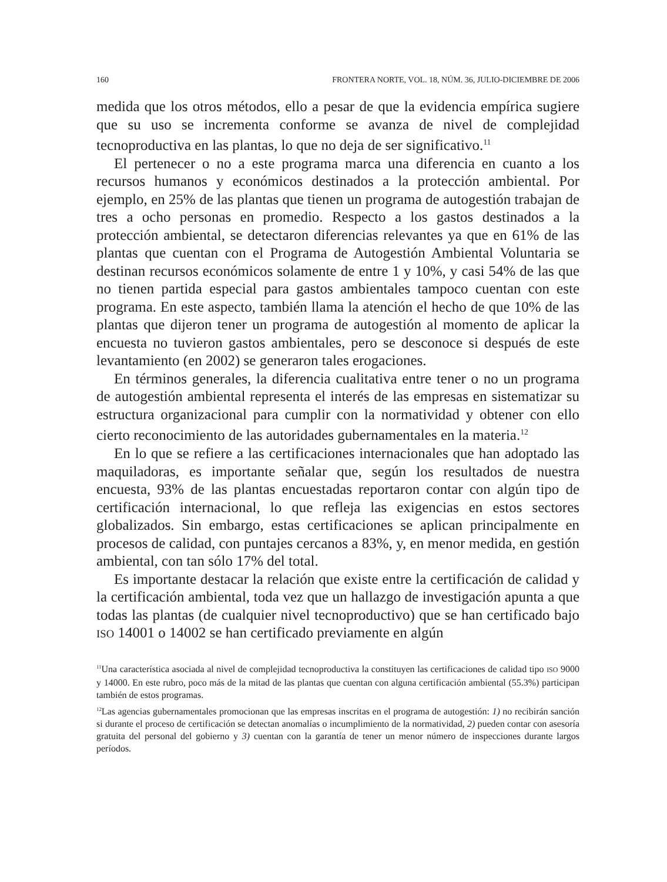160 FRONTERA NORTE, VOL. 18, NÚM. 36, JULIO-DICIEMBRE DE 2006
medida que los otros métodos, ello a pesar de que la evidencia empírica sugiere que su uso se incrementa conforme se avanza de nivel de complejidad tecnoproductiva en las plantas, lo que no deja de ser significativo.<sup>11</sup>
El pertenecer o no a este programa marca una diferencia en cuanto a los recursos humanos y económicos destinados a la protección ambiental. Por ejemplo, en 25% de las plantas que tienen un programa de autogestión trabajan de tres a ocho personas en promedio. Respecto a los gastos destinados a la protección ambiental, se detectaron diferencias relevantes ya que en 61% de las plantas que cuentan con el Programa de Autogestión Ambiental Voluntaria se destinan recursos económicos solamente de entre 1 y 10%, y casi 54% de las que no tienen partida especial para gastos ambientales tampoco cuentan con este programa. En este aspecto, también llama la atención el hecho de que 10% de las plantas que dijeron tener un programa de autogestión al momento de aplicar la encuesta no tuvieron gastos ambientales, pero se desconoce si después de este levantamiento (en 2002) se generaron tales erogaciones.
En términos generales, la diferencia cualitativa entre tener o no un programa de autogestión ambiental representa el interés de las empresas en sistematizar su estructura organizacional para cumplir con la normatividad y obtener con ello cierto reconocimiento de las autoridades gubernamentales en la materia.<sup>12</sup>
En lo que se refiere a las certificaciones internacionales que han adoptado las maquiladoras, es importante señalar que, según los resultados de nuestra encuesta, 93% de las plantas encuestadas reportaron contar con algún tipo de certificación internacional, lo que refleja las exigencias en estos sectores globalizados. Sin embargo, estas certificaciones se aplican principalmente en procesos de calidad, con puntajes cercanos a 83%, y, en menor medida, en gestión ambiental, con tan sólo 17% del total.
Es importante destacar la relación que existe entre la certificación de calidad y la certificación ambiental, toda vez que un hallazgo de investigación apunta a que todas las plantas (de cualquier nivel tecnoproductivo) que se han certificado bajo ISO 14001 o 14002 se han certificado previamente en algún
<sup>11</sup> Una característica asociada al nivel de complejidad tecnoproductiva la constituyen las certificaciones de calidad tipo ISO 9000 y 14000. En este rubro, poco más de la mitad de las plantas que cuentan con alguna certificación ambiental (55.3%) participan también de estos programas.
<sup>12</sup> Las agencias gubernamentales promocionan que las empresas inscritas en el programa de autogestión: 1) no recibirán sanción si durante el proceso de certificación se detectan anomalías o incumplimiento de la normatividad, 2) pueden contar con asesoría gratuita del personal del gobierno y 3) cuentan con la garantía de tener un menor número de inspecciones durante largos períodos.